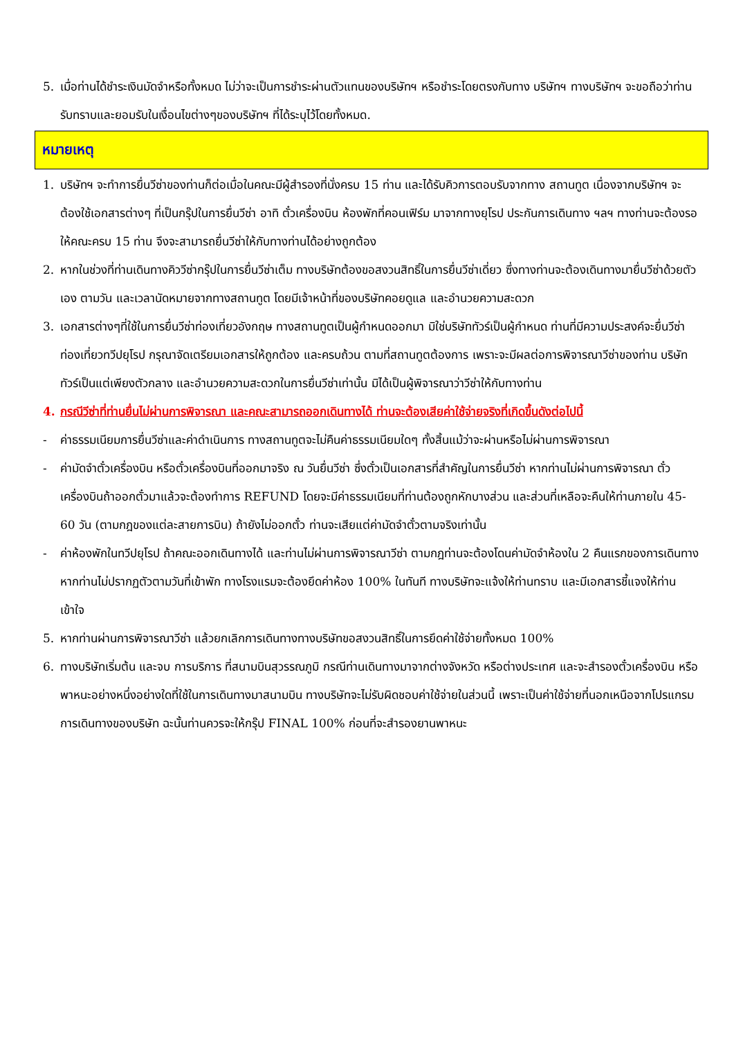5. เมื่อท่านได้ชำระเงินมัดจำหรือทั้งหมด ไม่ว่าจะเป็นการชำระผ่านตัวแทนของบริษัทฯ หรือชำระโดยตรงกับทาง บริษัทฯ ทางบริษัทฯ จะขอถือว่าท่านรับทราบและยอมรับในเงื่อนไขต่างๆของบริษัทฯ ที่ได้ระบุไว้โดยทั้งหมด.
หมายเหตุ
1. บริษัทฯ จะทำการยื่นวีซ่าของท่านก็ต่อเมื่อในคณะมีผู้สำรองที่นั่งครบ 15 ท่าน และได้รับคิวการตอบรับจากทาง สถานทูต เนื่องจากบริษัทฯ จะต้องใช้เอกสารต่างๆ ที่เป็นกรุ๊ปในการยื่นวีซ่า อาทิ ตั๋วเครื่องบิน ห้องพักที่คอนเฟิร์ม มาจากทางยุโรป ประกันการเดินทาง ฯลฯ ทางท่านจะต้องรอให้คณะครบ 15 ท่าน จึงจะสามารถยื่นวีซ่าให้กับทางท่านได้อย่างถูกต้อง
2. หากในช่วงที่ท่านเดินทางคิววีซ่ากรุ๊ปในการยื่นวีซ่าเต็ม ทางบริษัทต้องขอสงวนสิทธิ์ในการยื่นวีซ่าเดี่ยว ซึ่งทางท่านจะต้องเดินทางมายื่นวีซ่าด้วยตัวเอง ตามวัน และเวลานัดหมายจากทางสถานทูต โดยมีเจ้าหน้าที่ของบริษัทคอยดูแล และอำนวยความสะดวก
3. เอกสารต่างๆที่ใช้ในการยื่นวีซ่าท่องเที่ยวอังกฤษ ทางสถานทูตเป็นผู้กำหนดออกมา มิใช่บริษัททัวร์เป็นผู้กำหนด ท่านที่มีความประสงค์จะยื่นวีซ่าท่องเที่ยวทวีปยุโรป กรุณาจัดเตรียมเอกสารให้ถูกต้อง และครบถ้วน ตามที่สถานทูตต้องการ เพราะจะมีผลต่อการพิจารณาวีซ่าของท่าน บริษัททัวร์เป็นแต่เพียงตัวกลาง และอำนวยความสะดวกในการยื่นวีซ่าเท่านั้น มิได้เป็นผู้พิจารณาว่าวีซ่าให้กับทางท่าน
4. กรณีวีซ่าที่ท่านยื่นไม่ผ่านการพิจารณา และคณะสามารถออกเดินทางได้ ท่านจะต้องเสียค่าใช้จ่ายจริงที่เกิดขึ้นดังต่อไปนี้
- ค่าธรรมเนียมการยื่นวีซ่าและค่าดำเนินการ ทางสถานทูตจะไม่คืนค่าธรรมเนียมใดๆ ทั้งสิ้นแม้ว่าจะผ่านหรือไม่ผ่านการพิจารณา
- ค่ามัดจำตั๋วเครื่องบิน หรือตั๋วเครื่องบินที่ออกมาจริง ณ วันยื่นวีซ่า ซึ่งตั๋วเป็นเอกสารที่สำคัญในการยื่นวีซ่า หากท่านไม่ผ่านการพิจารณา ตั๋วเครื่องบินถ้าออกตั๋วมาแล้วจะต้องทำการ REFUND โดยจะมีค่าธรรมเนียมที่ท่านต้องถูกหักบางส่วน และส่วนที่เหลือจะคืนให้ท่านภายใน 45-60 วัน (ตามกฎของแต่ละสายการบิน) ถ้ายังไม่ออกตั๋ว ท่านจะเสียแต่ค่ามัดจำตั๋วตามจริงเท่านั้น
- ค่าห้องพักในทวีปยุโรป ถ้าคณะออกเดินทางได้ และท่านไม่ผ่านการพิจารณาวีซ่า ตามกฎท่านจะต้องโดนค่ามัดจำห้องใน 2 คืนแรกของการเดินทางหากท่านไม่ปรากฏตัวตามวันที่เข้าพัก ทางโรงแรมจะต้องยึดค่าห้อง 100% ในทันที ทางบริษัทจะแจ้งให้ท่านทราบ และมีเอกสารชี้แจงให้ท่านเข้าใจ
5. หากท่านผ่านการพิจารณาวีซ่า แล้วยกเลิกการเดินทางทางบริษัทขอสงวนสิทธิ์ในการยึดค่าใช้จ่ายทั้งหมด 100%
6. ทางบริษัทเริ่มต้น และจบ การบริการ ที่สนามบินสุวรรณภูมิ กรณีท่านเดินทางมาจากต่างจังหวัด หรือต่างประเทศ และจะสำรองตั๋วเครื่องบิน หรือพาหนะอย่างหนึ่งอย่างใดที่ใช้ในการเดินทางมาสนามบิน ทางบริษัทจะไม่รับผิดชอบค่าใช้จ่ายในส่วนนี้ เพราะเป็นค่าใช้จ่ายที่นอกเหนือจากโปรแกรมการเดินทางของบริษัท ฉะนั้นท่านควรจะให้กรุ๊ป FINAL 100% ก่อนที่จะสำรองยานพาหนะ